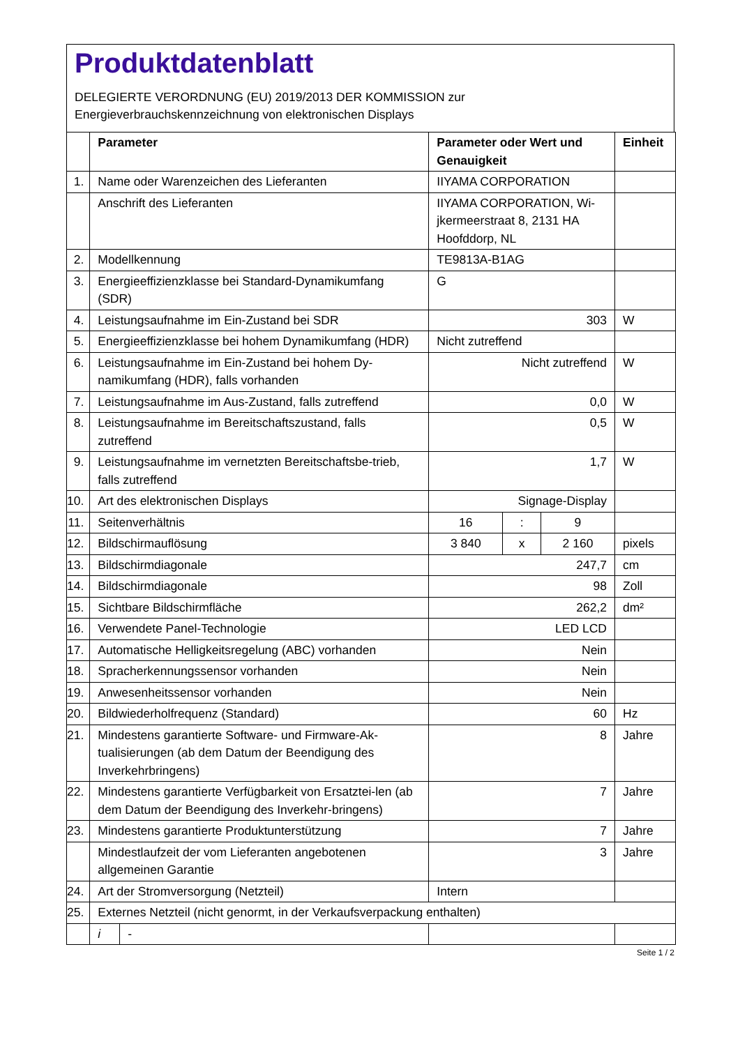Produktdatenblatt
DELEGIERTE VERORDNUNG (EU) 2019/2013 DER KOMMISSION zur
Energieverbrauchskennzeichnung von elektronischen Displays
| | Parameter | | Parameter oder Wert und Genauigkeit | | | Einheit |
| --- | --- | --- | --- | --- | --- | --- |
| 1. | Name oder Warenzeichen des Lieferanten | | IIYAMA CORPORATION | | | |
| | Anschrift des Lieferanten | | IIYAMA CORPORATION, Wi-jkermeerstraat 8, 2131 HA Hoofddorp, NL | | | |
| 2. | Modellkennung | | TE9813A-B1AG | | | |
| 3. | Energieeffizienzklasse bei Standard-Dynamikumfang (SDR) | | G | | | |
| 4. | Leistungsaufnahme im Ein-Zustand bei SDR | | 303 | | | W |
| 5. | Energieeffizienzklasse bei hohem Dynamikumfang (HDR) | | Nicht zutreffend | | | |
| 6. | Leistungsaufnahme im Ein-Zustand bei hohem Dy-namikumfang (HDR), falls vorhanden | | Nicht zutreffend | | | W |
| 7. | Leistungsaufnahme im Aus-Zustand, falls zutreffend | | 0,0 | | | W |
| 8. | Leistungsaufnahme im Bereitschaftszustand, falls zutreffend | | 0,5 | | | W |
| 9. | Leistungsaufnahme im vernetzten Bereitschaftsbe-trieb, falls zutreffend | | 1,7 | | | W |
| 10. | Art des elektronischen Displays | | Signage-Display | | | |
| 11. | Seitenverhältnis | | 16 | : | 9 | |
| 12. | Bildschirmauflösung | | 3 840 | x | 2 160 | pixels |
| 13. | Bildschirmdiagonale | | 247,7 | | | cm |
| 14. | Bildschirmdiagonale | | 98 | | | Zoll |
| 15. | Sichtbare Bildschirmfläche | | 262,2 | | | dm² |
| 16. | Verwendete Panel-Technologie | | LED LCD | | | |
| 17. | Automatische Helligkeitsregelung (ABC) vorhanden | | Nein | | | |
| 18. | Spracherkennungssensor vorhanden | | Nein | | | |
| 19. | Anwesenheitssensor vorhanden | | Nein | | | |
| 20. | Bildwiederholfrequenz (Standard) | | 60 | | | Hz |
| 21. | Mindestens garantierte Software- und Firmware-Ak-tualisierungen (ab dem Datum der Beendigung des Inverkehrbringens) | | 8 | | | Jahre |
| 22. | Mindestens garantierte Verfügbarkeit von Ersatztei-len (ab dem Datum der Beendigung des Inverkehr-bringens) | | 7 | | | Jahre |
| 23. | Mindestens garantierte Produktunterstützung | | 7 | | | Jahre |
| | Mindestlaufzeit der vom Lieferanten angebotenen allgemeinen Garantie | | 3 | | | Jahre |
| 24. | Art der Stromversorgung (Netzteil) | | Intern | | | |
| 25. | Externes Netzteil (nicht genormt, in der Verkaufsverpackung enthalten) | | | | | |
| | i | - | | | | |
Seite 1 / 2